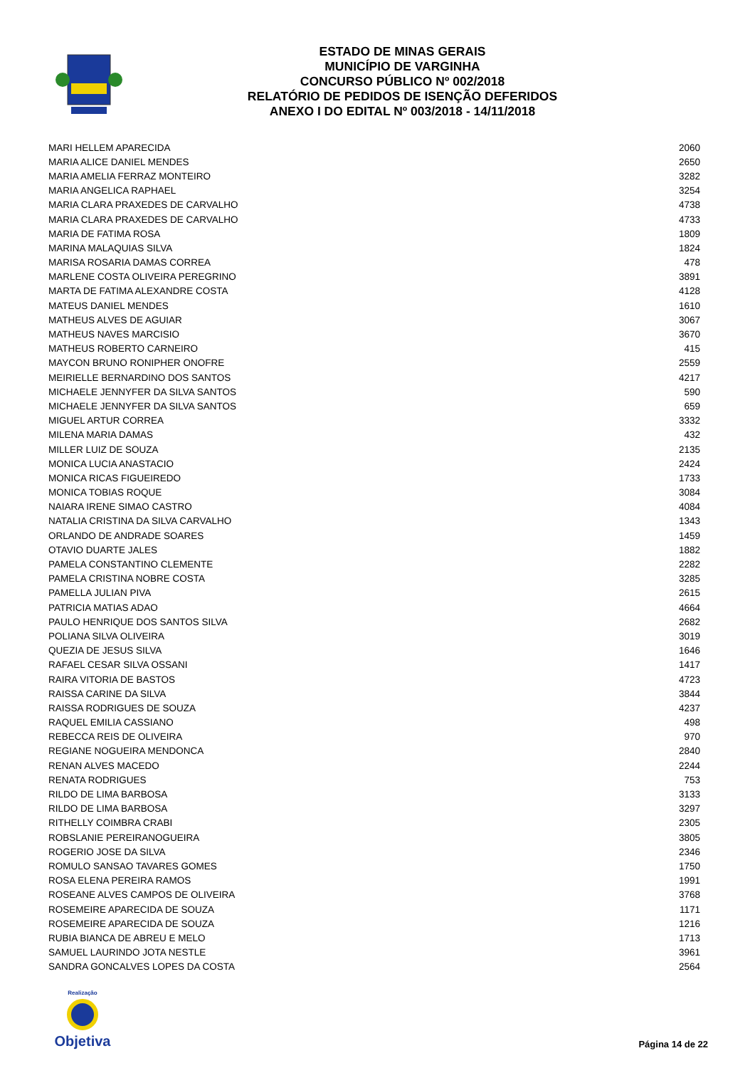ESTADO DE MINAS GERAIS
MUNICÍPIO DE VARGINHA
CONCURSO PÚBLICO Nº 002/2018
RELATÓRIO DE PEDIDOS DE ISENÇÃO DEFERIDOS
ANEXO I DO EDITAL Nº 003/2018 - 14/11/2018
| MARI HELLEM APARECIDA | 2060 |
| MARIA ALICE DANIEL MENDES | 2650 |
| MARIA AMELIA FERRAZ MONTEIRO | 3282 |
| MARIA ANGELICA RAPHAEL | 3254 |
| MARIA CLARA PRAXEDES DE CARVALHO | 4738 |
| MARIA CLARA PRAXEDES DE CARVALHO | 4733 |
| MARIA DE FATIMA ROSA | 1809 |
| MARINA MALAQUIAS SILVA | 1824 |
| MARISA ROSARIA DAMAS CORREA | 478 |
| MARLENE COSTA OLIVEIRA PEREGRINO | 3891 |
| MARTA DE FATIMA ALEXANDRE COSTA | 4128 |
| MATEUS DANIEL MENDES | 1610 |
| MATHEUS ALVES DE AGUIAR | 3067 |
| MATHEUS NAVES MARCISIO | 3670 |
| MATHEUS ROBERTO CARNEIRO | 415 |
| MAYCON BRUNO RONIPHER ONOFRE | 2559 |
| MEIRIELLE BERNARDINO DOS SANTOS | 4217 |
| MICHAELE JENNYFER DA SILVA SANTOS | 590 |
| MICHAELE JENNYFER DA SILVA SANTOS | 659 |
| MIGUEL ARTUR CORREA | 3332 |
| MILENA MARIA DAMAS | 432 |
| MILLER LUIZ DE SOUZA | 2135 |
| MONICA LUCIA ANASTACIO | 2424 |
| MONICA RICAS FIGUEIREDO | 1733 |
| MONICA TOBIAS ROQUE | 3084 |
| NAIARA IRENE SIMAO CASTRO | 4084 |
| NATALIA CRISTINA DA SILVA CARVALHO | 1343 |
| ORLANDO DE ANDRADE SOARES | 1459 |
| OTAVIO DUARTE JALES | 1882 |
| PAMELA CONSTANTINO CLEMENTE | 2282 |
| PAMELA CRISTINA NOBRE COSTA | 3285 |
| PAMELLA JULIAN PIVA | 2615 |
| PATRICIA MATIAS ADAO | 4664 |
| PAULO HENRIQUE DOS SANTOS SILVA | 2682 |
| POLIANA SILVA OLIVEIRA | 3019 |
| QUEZIA DE JESUS SILVA | 1646 |
| RAFAEL CESAR SILVA OSSANI | 1417 |
| RAIRA VITORIA DE BASTOS | 4723 |
| RAISSA CARINE DA SILVA | 3844 |
| RAISSA RODRIGUES DE SOUZA | 4237 |
| RAQUEL EMILIA CASSIANO | 498 |
| REBECCA REIS DE OLIVEIRA | 970 |
| REGIANE NOGUEIRA MENDONCA | 2840 |
| RENAN ALVES MACEDO | 2244 |
| RENATA RODRIGUES | 753 |
| RILDO DE LIMA BARBOSA | 3133 |
| RILDO DE LIMA BARBOSA | 3297 |
| RITHELLY COIMBRA CRABI | 2305 |
| ROBSLANIE PEREIRANOGUEIRA | 3805 |
| ROGERIO JOSE DA SILVA | 2346 |
| ROMULO SANSAO TAVARES GOMES | 1750 |
| ROSA ELENA PEREIRA RAMOS | 1991 |
| ROSEANE ALVES CAMPOS DE OLIVEIRA | 3768 |
| ROSEMEIRE APARECIDA DE SOUZA | 1171 |
| ROSEMEIRE APARECIDA DE SOUZA | 1216 |
| RUBIA BIANCA DE ABREU E MELO | 1713 |
| SAMUEL LAURINDO JOTA NESTLE | 3961 |
| SANDRA GONCALVES LOPES DA COSTA | 2564 |
Realização
Objetiva
Página 14 de 22